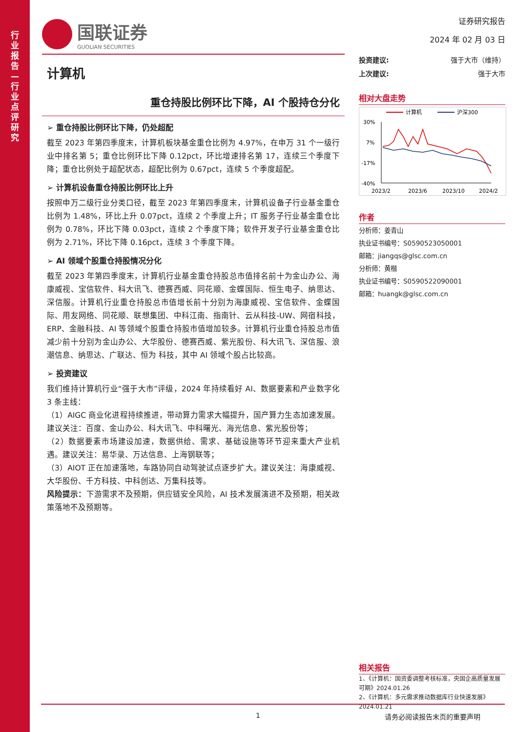行业报告—行业点评研究
国联证券
GUOLIAN SECURITIES
计算机
重仓持股比例环比下降，AI 个股持仓分化
➢ 重仓持股比例环比下降，仍处超配
截至 2023 年第四季度末，计算机板块基金重仓比例为 4.97%，在申万 31 个一级行业中排名第 5；重仓比例环比下降 0.12pct，环比增速排名第 17，连续三个季度下降；重仓比例处于超配状态，超配比例为 0.67pct，连续 5 个季度超配。
➢ 计算机设备重仓持股比例环比上升
按照申万二级行业分类口径，截至 2023 年第四季度末，计算机设备子行业基金重仓比例为 1.48%，环比上升 0.07pct，连续 2 个季度上升；IT 服务子行业基金重仓比例为 0.78%，环比下降 0.03pct，连续 2 个季度下降；软件开发子行业基金重仓比例为 2.71%，环比下降 0.16pct，连续 3 个季度下降。
➢ AI 领域个股重仓持股情况分化
截至 2023 年第四季度末，计算机行业基金重仓持股总市值排名前十为金山办公、海康威视、宝信软件、科大讯飞、德赛西威、同花顺、金蝶国际、恒生电子、纳思达、深信服。计算机行业重仓持股总市值增长前十分别为海康威视、宝信软件、金蝶国际、用友网络、同花顺、联想集团、中科江南、指南针、云从科技-UW、网宿科技，ERP、金融科技、AI 等领域个股重仓持股市值增加较多。计算机行业重仓持股总市值减少前十分别为金山办公、大华股份、德赛西威、紫光股份、科大讯飞、深信服、浪潮信息、纳思达、广联达、恒为 科技，其中 AI 领域个股占比较高。
➢ 投资建议
我们维持计算机行业“强于大市”评级，2024 年持续看好 AI、数据要素和产业数字化 3 条主线：
（1）AIGC 商业化进程持续推进，带动算力需求大幅提升，国产算力生态加速发展。建议关注：百度、金山办公、科大讯飞、中科曙光、海光信息、紫光股份等；
（2）数据要素市场建设加速，数据供给、需求、基础设施等环节迎来重大产业机遇。建议关注：易华录、万达信息、上海钢联等；
（3）AIOT 正在加速落地，车路协同自动驾驶试点逐步扩大。建议关注：海康威视、大华股份、千方科技、中科创达、万集科技等。
风险提示：下游需求不及预期，供应链安全风险，AI 技术发展演进不及预期，相关政策落地不及预期等。
证券研究报告
2024 年 02 月 03 日
投资建议: 强于大市（维持）
上次建议: 强于大市
相对大盘走势
计算机
沪深300
30%
7%
-17%
-40%
2023/2
2023/6
2023/10
2024/2
作者
分析师：姜青山
执业证书编号：S0590523050001
邮箱：jiangqs@glsc.com.cn
分析师：黄楷
执业证书编号：S0590522090001
邮箱：huangk@glsc.com.cn
相关报告
1、《计算机：国资委调整考核标准，央国企高质量发展可期》2024.01.26
2、《计算机：多元需求推动数据库行业快速发展》2024.01.21
1 请务必阅读报告末页的重要声明